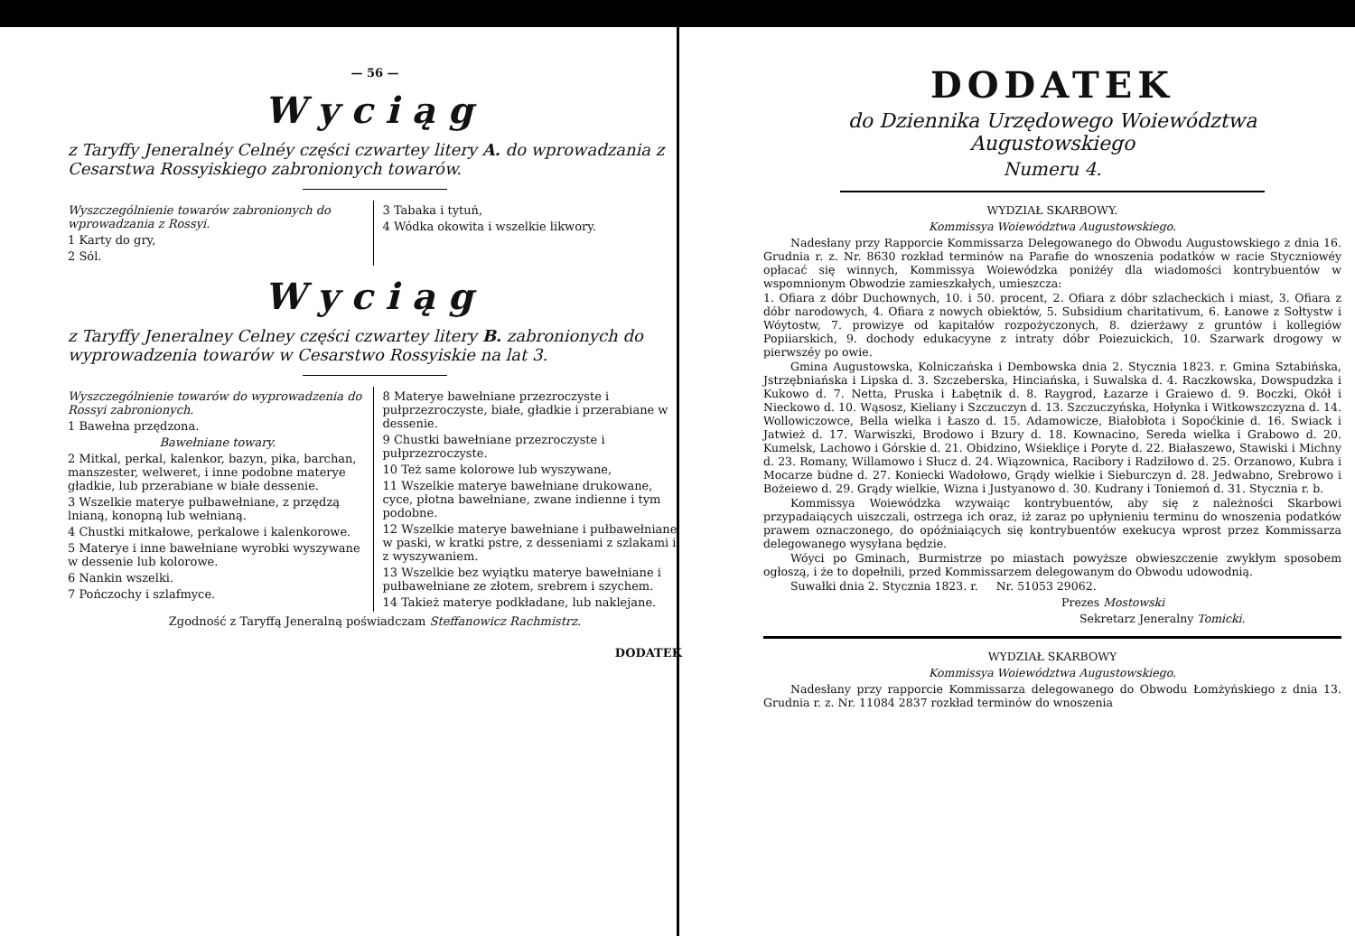— 56 —
Wyciąg
z Taryffy Jeneralnéy Celnéy części czwartey litery A. do wprowadzania z Cesarstwa Rossyiskiego zabronionych towarów.
Wyszczególnienie towarów zabronionych do wprowadzania z Rossyi.
1 Karty do gry,
2 Sól.
3 Tabaka i tytuń,
4 Wódka okowita i wszelkie likwory.
Wyciąg
z Taryffy Jeneralney Celney części czwartey litery B. zabronionych do wyprowadzenia towarów w Cesarstwo Rossyiskie na lat 3.
Wyszczególnienie towarów do wyprowadzenia do Rossyi zabronionych.
1 Bawełna przędzona.
Bawełniane towary.
2 Mitkal, perkal, kalenkor, bazyn, pika, barchan, manszester, welweret, i inne podobne materye gładkie, lub przerabiane w białe dessenie.
3 Wszelkie materye pułbawełniane, z przędzą lnianą, konopną lub wełnianą.
4 Chustki mitkałowe, perkalowe i kalenkorowe.
5 Materye i inne bawełniane wyrobki wyszywane w dessenie lub kolorowe.
6 Nankin wszelki.
7 Pończochy i szlafmyce.
8 Materye bawełniane przezroczyste i pułprzezroczyste, białe, gładkie i przerabiane w dessenie.
9 Chustki bawełniane przezroczyste i pułprzezroczyste.
10 Też same kolorowe lub wyszywane,
11 Wszelkie materye bawełniane drukowane, cyce, płotna bawełniane, zwane indienne i tym podobne.
12 Wszelkie materye bawełniane i pułbawełniane w paski, w kratki pstre, z desseniami z szlakami i z wyszywaniem.
13 Wszelkie bez wyiątku materye bawełniane i pułbawełniane ze złotem, srebrem i szychem.
14 Takież materye podkładane, lub naklejane.
Zgodność z Taryffą Jeneralną poświadczam Steffanowicz Rachmistrz.
DODATEK
DODATEK
do Dziennika Urzędowego Woiewództwa Augustowskiego
Numeru 4.
WYDZIAŁ SKARBOWY.
Kommissya Woiewództwa Augustowskiego.
Nadesłany przy Rapporcie Kommissarza Delegowanego do Obwodu Augustowskiego z dnia 16. Grudnia r. z. Nr. 8630 rozkład terminów na Parafie do wnoszenia podatków w racie Styczniowéy opłacać się winnych, Kommissya Woiewódzka poniżéy dla wiadomości kontrybuentów w wspomnionym Obwodzie zamieszkałych, umieszcza:
1. Ofiara z dóbr Duchownych, 10. i 50. procent, 2. Ofiara z dóbr szlacheckich i miast, 3. Ofiara z dóbr narodowych, 4. Ofiara z nowych obiektów, 5. Subsidium charitativum, 6. Łanowe z Sołtystw i Wóytostw, 7. prowizye od kapitałów rozpożyczonych, 8. dzierżawy z gruntów i kollegiów Popiiarskich, 9. dochody edukacyyne z intraty dóbr Poiezuickich, 10. Szarwark drogowy w pierwszéy po owie.
Gmina Augustowska, Kolniczańska i Dembowska dnia 2. Stycznia 1823. r. Gmina Sztabińska, Jstrzębniańska i Lipska d. 3. Szczeberska, Hinciańska, i Suwalska d. 4. Raczkowska, Dowspudzka i Kukowo d. 7. Netta, Pruska i Łabętnik d. 8. Raygrod, Łazarze i Graiewo d. 9. Boczki, Okół i Nieckowo d. 10. Wąsosz, Kieliany i Szczuczyn d. 13. Szczuczyńska, Hołynka i Witkowszczyzna d. 14. Wollowiczowce, Bella wielka i Łaszo d. 15. Adamowicze, Białobłota i Sopoćkinie d. 16. Swiack i Jatwież d. 17. Warwiszki, Brodowo i Bzury d. 18. Kownacino, Sereda wielka i Grabowo d. 20. Kumelsk, Lachowo i Górskie d. 21. Obidzino, Wśiekliçe i Poryte d. 22. Białaszewo, Stawiski i Michny d. 23. Romany, Willamowo i Słucz d. 24. Wiązownica, Racibory i Radziłowo d. 25. Orzanowo, Kubra i Mocarze bu̇dne d. 27. Koniecki Wadołowo, Grądy wielkie i Sieburczyn d. 28. Jedwabno, Srebrowo i Bożeiewo d. 29. Grądy wielkie, Wizna i Justyanowo d. 30. Kudrany i Toniemoń d. 31. Stycznia r. b.
Kommissya Woiewódzka wzywaiąc kontrybuentów, aby się z należności Skarbowi przypadaiących uiszczali, ostrzega ich oraz, iż zaraz po upłynieniu terminu do wnoszenia podatków prawem oznaczonego, do opóźniaiących się kontrybuentów exekucya wprost przez Kommissarza delegowanego wysyłana będzie.
Wóyci po Gminach, Burmistrze po miastach powyższe obwieszczenie zwykłym sposobem ogłoszą, i że to dopełnili, przed Kommissarzem delegowanym do Obwodu udowodnią.
Suwałki dnia 2. Stycznia 1823. r. Nr. 51053 29062.
Prezes Mostowski
Sekretarz Jeneralny Tomicki.
WYDZIAŁ SKARBOWY
Kommissya Woiewództwa Augustowskiego.
Nadesłany przy rapporcie Kommissarza delegowanego do Obwodu Łomżyńskiego z dnia 13. Grudnia r. z. Nr. 11084 2837 rozkład terminów do wnoszenia